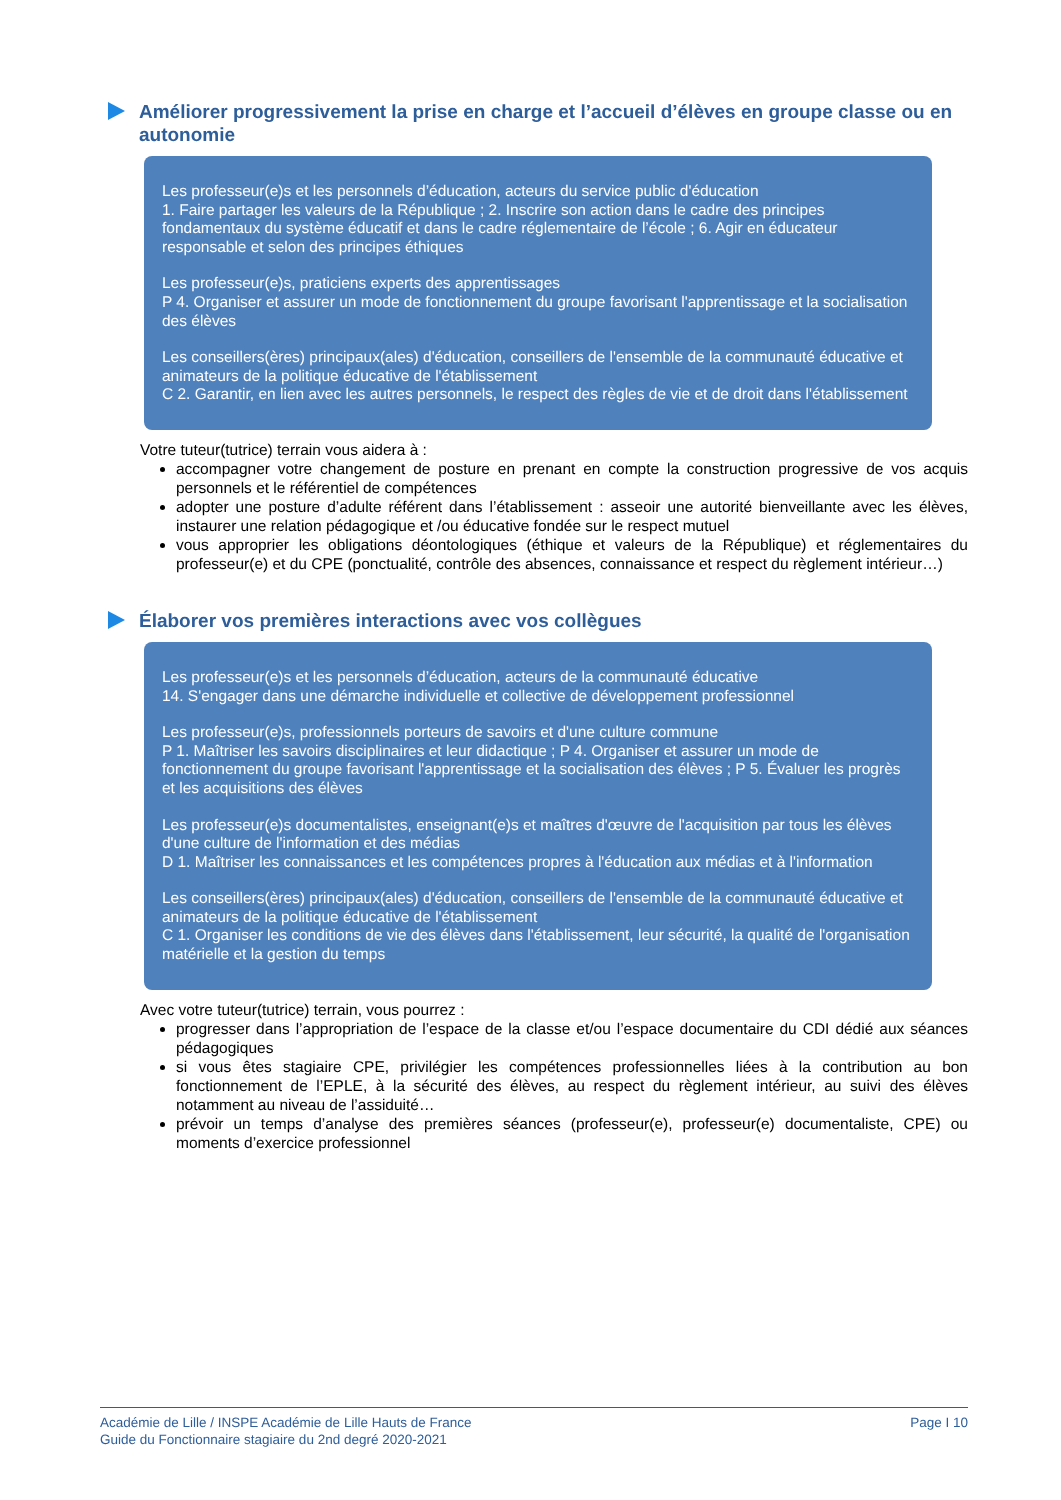Améliorer progressivement la prise en charge et l’accueil d’élèves en groupe classe ou en autonomie
Les professeur(e)s et les personnels d’éducation, acteurs du service public d'éducation
1. Faire partager les valeurs de la République ; 2. Inscrire son action dans le cadre des principes fondamentaux du système éducatif et dans le cadre réglementaire de l’école ; 6. Agir en éducateur responsable et selon des principes éthiques
Les professeur(e)s, praticiens experts des apprentissages
P 4. Organiser et assurer un mode de fonctionnement du groupe favorisant l'apprentissage et la socialisation des élèves
Les conseillers(ères) principaux(ales) d'éducation, conseillers de l'ensemble de la communauté éducative et animateurs de la politique éducative de l'établissement
C 2. Garantir, en lien avec les autres personnels, le respect des règles de vie et de droit dans l'établissement
Votre tuteur(tutrice) terrain vous aidera à :
accompagner votre changement de posture en prenant en compte la construction progressive de vos acquis personnels et le référentiel de compétences
adopter une posture d’adulte référent dans l’établissement : asseoir une autorité bienveillante avec les élèves, instaurer une relation pédagogique et /ou éducative fondée sur le respect mutuel
vous approprier les obligations déontologiques (éthique et valeurs de la République) et réglementaires du professeur(e) et du CPE (ponctualité, contrôle des absences, connaissance et respect du règlement intérieur…)
Élaborer vos premières interactions avec vos collègues
Les professeur(e)s et les personnels d’éducation, acteurs de la communauté éducative
14. S'engager dans une démarche individuelle et collective de développement professionnel
Les professeur(e)s, professionnels porteurs de savoirs et d'une culture commune
P 1. Maîtriser les savoirs disciplinaires et leur didactique ; P 4. Organiser et assurer un mode de fonctionnement du groupe favorisant l'apprentissage et la socialisation des élèves ; P 5. Évaluer les progrès et les acquisitions des élèves
Les professeur(e)s documentalistes, enseignant(e)s et maîtres d'œuvre de l'acquisition par tous les élèves d'une culture de l'information et des médias
D 1. Maîtriser les connaissances et les compétences propres à l'éducation aux médias et à l'information
Les conseillers(ères) principaux(ales) d'éducation, conseillers de l'ensemble de la communauté éducative et animateurs de la politique éducative de l'établissement
C 1. Organiser les conditions de vie des élèves dans l'établissement, leur sécurité, la qualité de l'organisation matérielle et la gestion du temps
Avec votre tuteur(tutrice) terrain, vous pourrez :
progresser dans l’appropriation de l’espace de la classe et/ou l’espace documentaire du CDI dédié aux séances pédagogiques
si vous êtes stagiaire CPE, privilégier les compétences professionnelles liées à la contribution au bon fonctionnement de l’EPLE, à la sécurité des élèves, au respect du règlement intérieur, au suivi des élèves notamment au niveau de l’assiduité…
prévoir un temps d’analyse des premières séances (professeur(e), professeur(e) documentaliste, CPE) ou moments d’exercice professionnel
Académie de Lille / INSPE Académie de Lille Hauts de France
Guide du Fonctionnaire stagiaire du 2nd degré 2020-2021
Page I 10